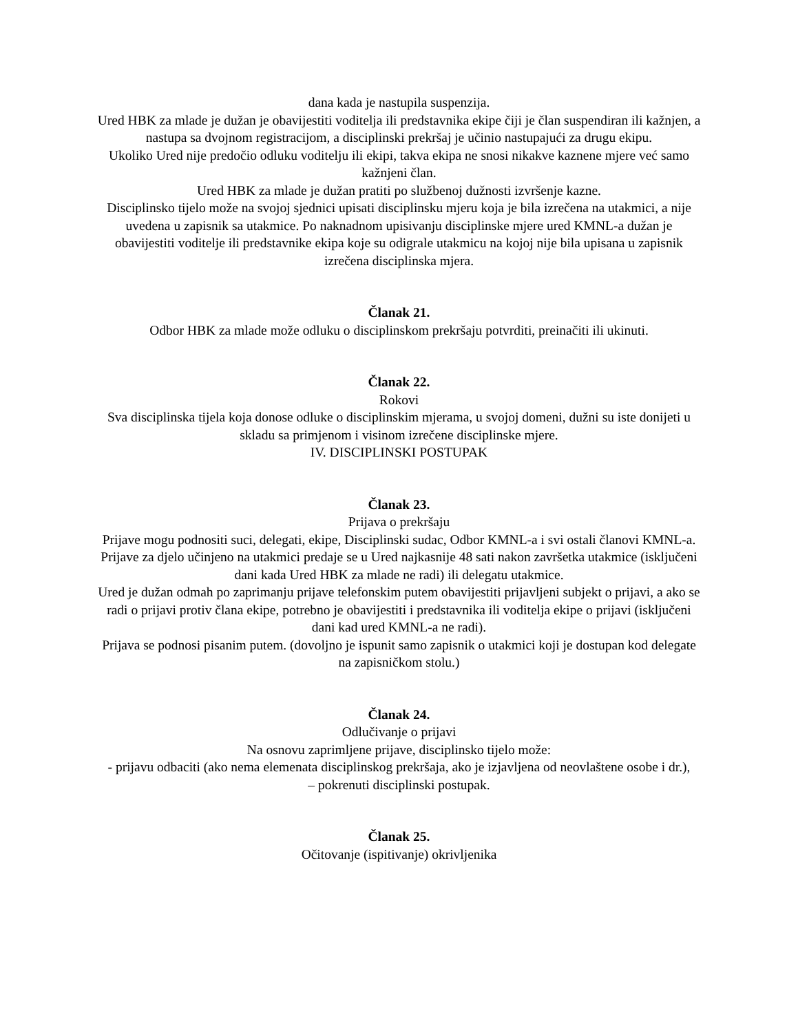dana kada je nastupila suspenzija.
Ured HBK za mlade je dužan je obavijestiti voditelja ili predstavnika ekipe čiji je član suspendiran ili kažnjen, a nastupa sa dvojnom registracijom, a disciplinski prekršaj je učinio nastupajući za drugu ekipu.
Ukoliko Ured nije predočio odluku voditelju ili ekipi, takva ekipa ne snosi nikakve kaznene mjere već samo kažnjeni član.
Ured HBK za mlade je dužan pratiti po službenoj dužnosti izvršenje kazne.
Disciplinsko tijelo može na svojoj sjednici upisati disciplinsku mjeru koja je bila izrečena na utakmici, a nije uvedena u zapisnik sa utakmice. Po naknadnom upisivanju disciplinske mjere ured KMNL-a dužan je obavijestiti voditelje ili predstavnike ekipa koje su odigrale utakmicu na kojoj nije bila upisana u zapisnik izrečena disciplinska mjera.
Članak 21.
Odbor HBK za mlade može odluku o disciplinskom prekršaju potvrditi, preinačiti ili ukinuti.
Članak 22.
Rokovi
Sva disciplinska tijela koja donose odluke o disciplinskim mjerama, u svojoj domeni, dužni su iste donijeti u skladu sa primjenom i visinom izrečene disciplinske mjere.
IV. DISCIPLINSKI POSTUPAK
Članak 23.
Prijava o prekršaju
Prijave mogu podnositi suci, delegati, ekipe, Disciplinski sudac, Odbor KMNL-a i svi ostali članovi KMNL-a.
Prijave za djelo učinjeno na utakmici predaje se u Ured najkasnije 48 sati nakon završetka utakmice (isključeni dani kada Ured HBK za mlade ne radi) ili delegatu utakmice.
Ured je dužan odmah po zaprimanju prijave telefonskim putem obavijestiti prijavljeni subjekt o prijavi, a ako se radi o prijavi protiv člana ekipe, potrebno je obavijestiti i predstavnika ili voditelja ekipe o prijavi (isključeni dani kad ured KMNL-a ne radi).
Prijava se podnosi pisanim putem. (dovoljno je ispunit samo zapisnik o utakmici koji je dostupan kod delegate na zapisničkom stolu.)
Članak 24.
Odlučivanje o prijavi
Na osnovu zaprimljene prijave, disciplinsko tijelo može:
- prijavu odbaciti (ako nema elemenata disciplinskog prekršaja, ako je izjavljena od neovlaštene osobe i dr.),
– pokrenuti disciplinski postupak.
Članak 25.
Očitovanje (ispitivanje) okrivljenika